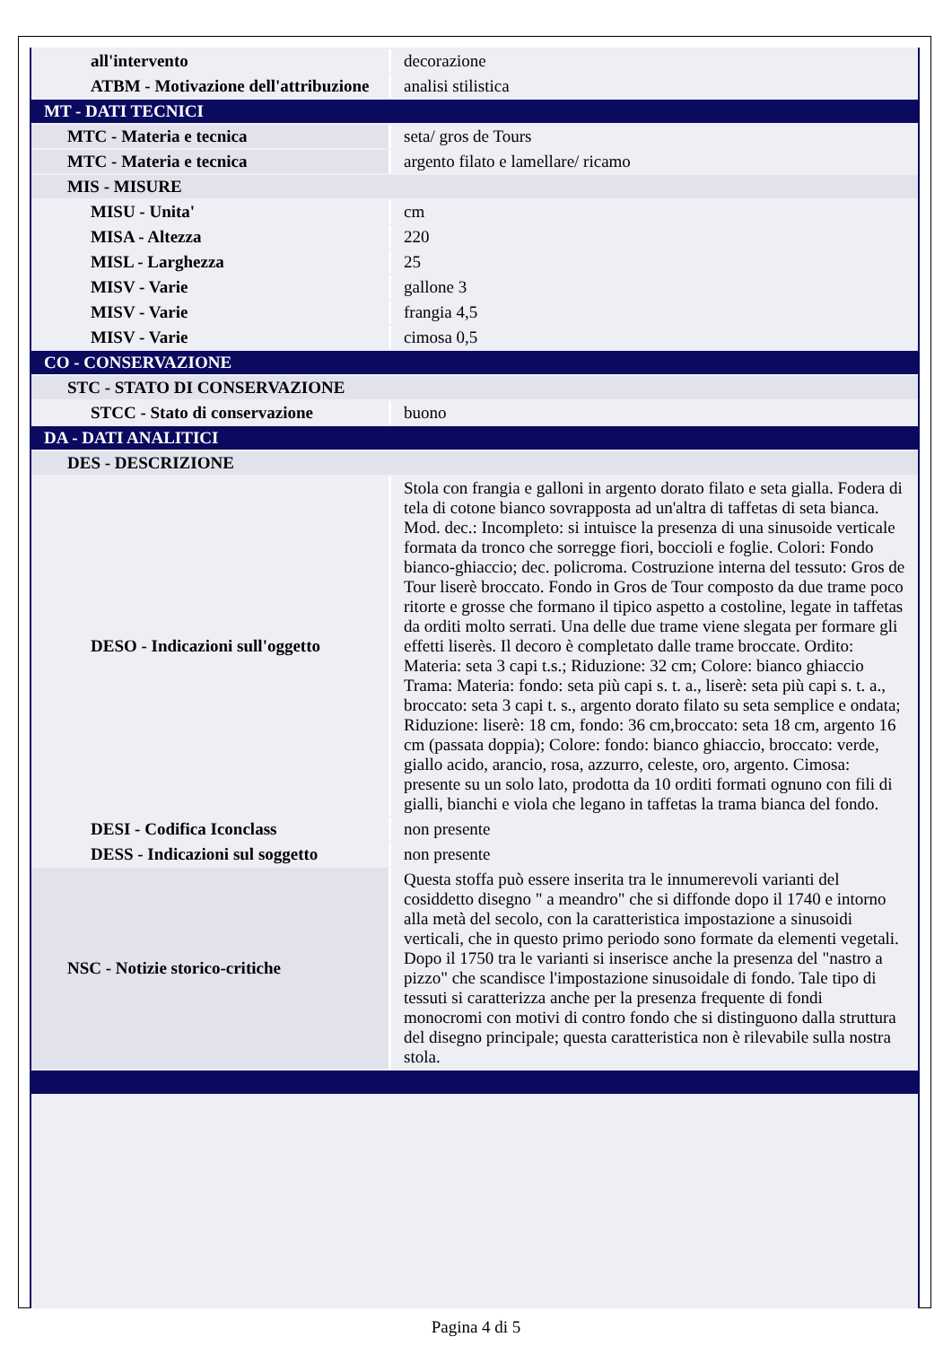| all'intervento | decorazione |
| ATBM - Motivazione dell'attribuzione | analisi stilistica |
| MT - DATI TECNICI | |
| MTC - Materia e tecnica | seta/ gros de Tours |
| MTC - Materia e tecnica | argento filato e lamellare/ ricamo |
| MIS - MISURE | |
| MISU - Unita' | cm |
| MISA - Altezza | 220 |
| MISL - Larghezza | 25 |
| MISV - Varie | gallone 3 |
| MISV - Varie | frangia 4,5 |
| MISV - Varie | cimosa 0,5 |
| CO - CONSERVAZIONE | |
| STC - STATO DI CONSERVAZIONE | |
| STCC - Stato di conservazione | buono |
| DA - DATI ANALITICI | |
| DES - DESCRIZIONE | |
| DESO - Indicazioni sull'oggetto | Stola con frangia e galloni in argento dorato filato e seta gialla. Fodera di tela di cotone bianco sovrapposta ad un'altra di taffetas di seta bianca. Mod. dec.: Incompleto: si intuisce la presenza di una sinusoide verticale formata da tronco che sorregge fiori, boccioli e foglie. Colori: Fondo bianco-ghiaccio; dec. policroma. Costruzione interna del tessuto: Gros de Tour liserè broccato. Fondo in Gros de Tour composto da due trame poco ritorte e grosse che formano il tipico aspetto a costoline, legate in taffetas da orditi molto serrati. Una delle due trame viene slegata per formare gli effetti liserès. Il decoro è completato dalle trame broccate. Ordito: Materia: seta 3 capi t.s.; Riduzione: 32 cm; Colore: bianco ghiaccio Trama: Materia: fondo: seta più capi s. t. a., liserè: seta più capi s. t. a., broccato: seta 3 capi t. s., argento dorato filato su seta semplice e ondata; Riduzione: liserè: 18 cm, fondo: 36 cm,broccato: seta 18 cm, argento 16 cm (passata doppia); Colore: fondo: bianco ghiaccio, broccato: verde, giallo acido, arancio, rosa, azzurro, celeste, oro, argento. Cimosa: presente su un solo lato, prodotta da 10 orditi formati ognuno con fili di gialli, bianchi e viola che legano in taffetas la trama bianca del fondo. |
| DESI - Codifica Iconclass | non presente |
| DESS - Indicazioni sul soggetto | non presente |
| NSC - Notizie storico-critiche | Questa stoffa può essere inserita tra le innumerevoli varianti del cosiddetto disegno " a meandro" che si diffonde dopo il 1740 e intorno alla metà del secolo, con la caratteristica impostazione a sinusoidi verticali, che in questo primo periodo sono formate da elementi vegetali. Dopo il 1750 tra le varianti si inserisce anche la presenza del "nastro a pizzo" che scandisce l'impostazione sinusoidale di fondo. Tale tipo di tessuti si caratterizza anche per la presenza frequente di fondi monocromi con motivi di contro fondo che si distinguono dalla struttura del disegno principale; questa caratteristica non è rilevabile sulla nostra stola. |
Pagina 4 di 5